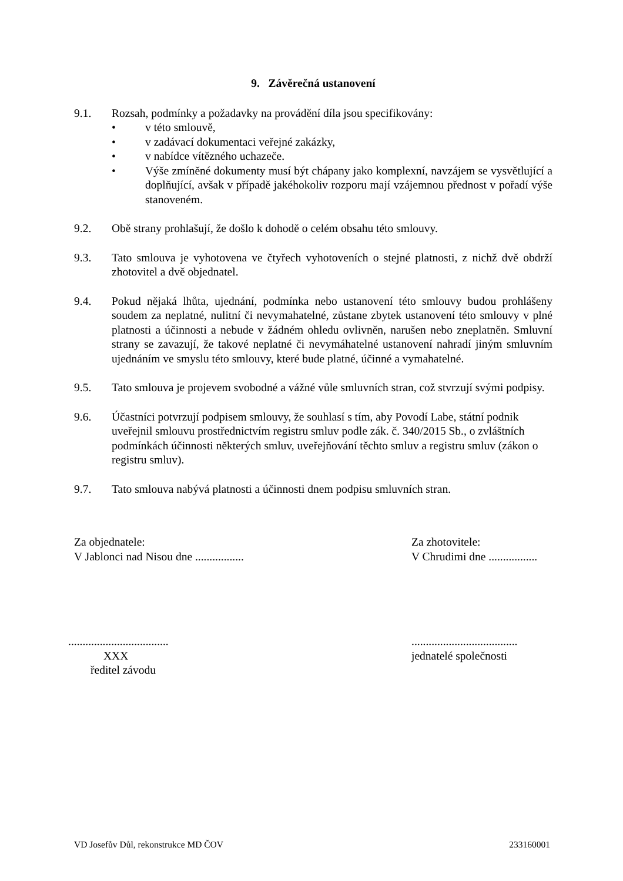9. Závěrečná ustanovení
9.1. Rozsah, podmínky a požadavky na provádění díla jsou specifikovány:
• v této smlouvě,
• v zadávací dokumentaci veřejné zakázky,
• v nabídce vítězného uchazeče.
• Výše zmíněné dokumenty musí být chápany jako komplexní, navzájem se vysvětlující a doplňující, avšak v případě jakéhokoliv rozporu mají vzájemnou přednost v pořadí výše stanoveném.
9.2. Obě strany prohlašují, že došlo k dohodě o celém obsahu této smlouvy.
9.3. Tato smlouva je vyhotovena ve čtyřech vyhotoveních o stejné platnosti, z nichž dvě obdrží zhotovitel a dvě objednatel.
9.4. Pokud nějaká lhůta, ujednání, podmínka nebo ustanovení této smlouvy budou prohlášeny soudem za neplatné, nulitní či nevymahatelné, zůstane zbytek ustanovení této smlouvy v plné platnosti a účinnosti a nebude v žádném ohledu ovlivněn, narušen nebo zneplatněn. Smluvní strany se zavazují, že takové neplatné či nevymáhatelné ustanovení nahradí jiným smluvním ujednáním ve smyslu této smlouvy, které bude platné, účinné a vymahatelné.
9.5. Tato smlouva je projevem svobodné a vážné vůle smluvních stran, což stvrzují svými podpisy.
9.6. Účastníci potvrzují podpisem smlouvy, že souhlasí s tím, aby Povodí Labe, státní podnik uveřejnil smlouvu prostřednictvím registru smluv podle zák. č. 340/2015 Sb., o zvláštních podmínkách účinnosti některých smluv, uveřejňování těchto smluv a registru smluv (zákon o registru smluv).
9.7. Tato smlouva nabývá platnosti a účinnosti dnem podpisu smluvních stran.
Za objednatele:
V Jablonci nad Nisou dne .................
Za zhotovitele:
V Chrudimi dne .................
...................................
XXX
ředitel závodu
.....................................
jednatelé společnosti
VD Josefův Důl, rekonstrukce MD ČOV 233160001